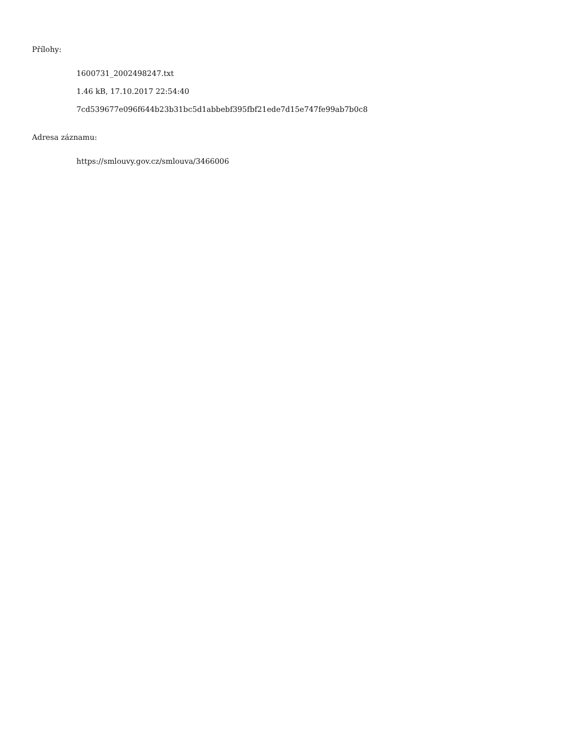Přílohy:
1600731_2002498247.txt
1.46 kB, 17.10.2017 22:54:40
7cd539677e096f644b23b31bc5d1abbebf395fbf21ede7d15e747fe99ab7b0c8
Adresa záznamu:
https://smlouvy.gov.cz/smlouva/3466006